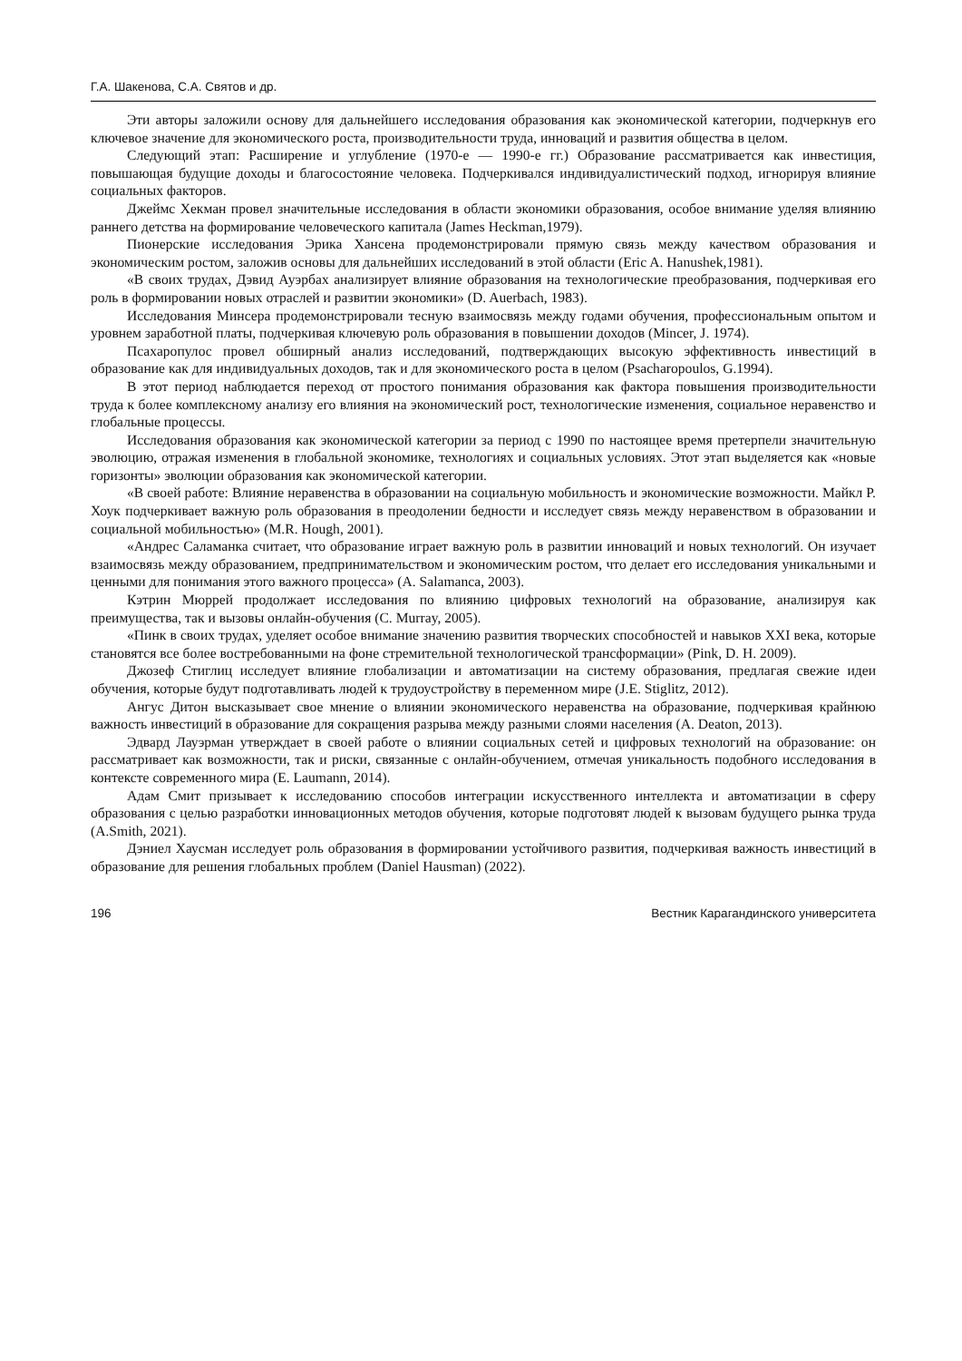Г.А. Шакенова, С.А. Святов и др.
Эти авторы заложили основу для дальнейшего исследования образования как экономической категории, подчеркнув его ключевое значение для экономического роста, производительности труда, инноваций и развития общества в целом.
Следующий этап: Расширение и углубление (1970-е — 1990-е гг.) Образование рассматривается как инвестиция, повышающая будущие доходы и благосостояние человека. Подчеркивался индивидуалистический подход, игнорируя влияние социальных факторов.
Джеймс Хекман провел значительные исследования в области экономики образования, особое внимание уделяя влиянию раннего детства на формирование человеческого капитала (James Heckman,1979).
Пионерские исследования Эрика Хансена продемонстрировали прямую связь между качеством образования и экономическим ростом, заложив основы для дальнейших исследований в этой области (Eric A. Hanushek,1981).
«В своих трудах, Дэвид Ауэрбах анализирует влияние образования на технологические преобразования, подчеркивая его роль в формировании новых отраслей и развитии экономики» (D. Auerbach, 1983).
Исследования Минсера продемонстрировали тесную взаимосвязь между годами обучения, профессиональным опытом и уровнем заработной платы, подчеркивая ключевую роль образования в повышении доходов (Mincer, J. 1974).
Псахаропулос провел обширный анализ исследований, подтверждающих высокую эффективность инвестиций в образование как для индивидуальных доходов, так и для экономического роста в целом (Psacharopoulos, G.1994).
В этот период наблюдается переход от простого понимания образования как фактора повышения производительности труда к более комплексному анализу его влияния на экономический рост, технологические изменения, социальное неравенство и глобальные процессы.
Исследования образования как экономической категории за период с 1990 по настоящее время претерпели значительную эволюцию, отражая изменения в глобальной экономике, технологиях и социальных условиях. Этот этап выделяется как «новые горизонты» эволюции образования как экономической категории.
«В своей работе: Влияние неравенства в образовании на социальную мобильность и экономические возможности. Майкл Р. Хоук подчеркивает важную роль образования в преодолении бедности и исследует связь между неравенством в образовании и социальной мобильностью» (M.R. Hough, 2001).
«Андрес Саламанка считает, что образование играет важную роль в развитии инноваций и новых технологий. Он изучает взаимосвязь между образованием, предпринимательством и экономическим ростом, что делает его исследования уникальными и ценными для понимания этого важного процесса» (A. Salamanca, 2003).
Кэтрин Мюррей продолжает исследования по влиянию цифровых технологий на образование, анализируя как преимущества, так и вызовы онлайн-обучения (C. Murray, 2005).
«Пинк в своих трудах, уделяет особое внимание значению развития творческих способностей и навыков XXI века, которые становятся все более востребованными на фоне стремительной технологической трансформации» (Pink, D. H. 2009).
Джозеф Стиглиц исследует влияние глобализации и автоматизации на систему образования, предлагая свежие идеи обучения, которые будут подготавливать людей к трудоустройству в переменном мире (J.E. Stiglitz, 2012).
Ангус Дитон высказывает свое мнение о влиянии экономического неравенства на образование, подчеркивая крайнюю важность инвестиций в образование для сокращения разрыва между разными слоями населения (A. Deaton, 2013).
Эдвард Лауэрман утверждает в своей работе о влиянии социальных сетей и цифровых технологий на образование: он рассматривает как возможности, так и риски, связанные с онлайн-обучением, отмечая уникальность подобного исследования в контексте современного мира (E. Laumann, 2014).
Адам Смит призывает к исследованию способов интеграции искусственного интеллекта и автоматизации в сферу образования с целью разработки инновационных методов обучения, которые подготовят людей к вызовам будущего рынка труда (A.Smith, 2021).
Дэниел Хаусман исследует роль образования в формировании устойчивого развития, подчеркивая важность инвестиций в образование для решения глобальных проблем (Daniel Hausman) (2022).
196 Вестник Карагандинского университета